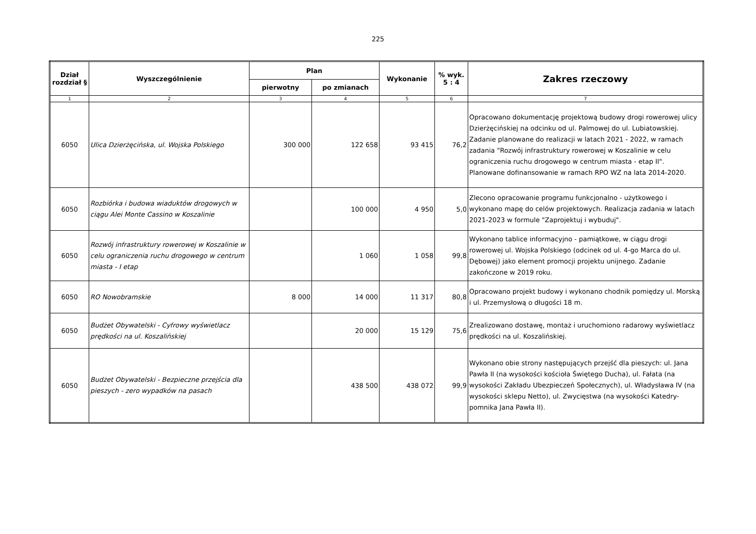225
| Dział rozdział § | Wyszczególnienie | Plan | | Wykonanie | % wyk. 5 : 4 | Zakres rzeczowy |
| --- | --- | --- | --- | --- | --- | --- |
| | | pierwotny | po zmianach | | | |
| 1 | 2 | 3 | 4 | 5 | 6 | 7 |
| 6050 | Ulica Dzierżęcińska, ul. Wojska Polskiego | 300 000 | 122 658 | 93 415 | 76,2 | Opracowano dokumentację projektową budowy drogi rowerowej ulicy Dzierżęcińskiej na odcinku od ul. Palmowej do ul. Lubiatowskiej. Zadanie planowane do realizacji w latach 2021 - 2022, w ramach zadania "Rozwój infrastruktury rowerowej w Koszalinie w celu ograniczenia ruchu drogowego w centrum miasta - etap II". Planowane dofinansowanie w ramach RPO WZ na lata 2014-2020. |
| 6050 | Rozbiórka i budowa wiaduktów drogowych w ciągu Alei Monte Cassino w Koszalinie | | 100 000 | 4 950 | 5,0 | Zlecono opracowanie programu funkcjonalno - użytkowego i wykonano mapę do celów projektowych. Realizacja zadania w latach 2021-2023 w formule "Zaprojektuj i wybuduj". |
| 6050 | Rozwój infrastruktury rowerowej w Koszalinie w celu ograniczenia ruchu drogowego w centrum miasta - I etap | | 1 060 | 1 058 | 99,8 | Wykonano tablice informacyjno - pamiątkowe, w ciągu drogi rowerowej ul. Wojska Polskiego (odcinek od ul. 4-go Marca do ul. Dębowej) jako element promocji projektu unijnego. Zadanie zakończone w 2019 roku. |
| 6050 | RO Nowobramskie | 8 000 | 14 000 | 11 317 | 80,8 | Opracowano projekt budowy i wykonano chodnik pomiędzy ul. Morską i ul. Przemysłową o długości 18 m. |
| 6050 | Budżet Obywatelski - Cyfrowy wyświetlacz prędkości na ul. Koszalińskiej | | 20 000 | 15 129 | 75,6 | Zrealizowano dostawę, montaż i uruchomiono radarowy wyświetlacz prędkości na ul. Koszalińskiej. |
| 6050 | Budżet Obywatelski - Bezpieczne przejścia dla pieszych - zero wypadków na pasach | | 438 500 | 438 072 | 99,9 | Wykonano obie strony następujących przejść dla pieszych: ul. Jana Pawła II (na wysokości kościoła Świętego Ducha), ul. Fałata (na wysokości Zakładu Ubezpieczeń Społecznych), ul. Władysława IV (na wysokości sklepu Netto), ul. Zwycięstwa (na wysokości Katedry-pomnika Jana Pawła II). |